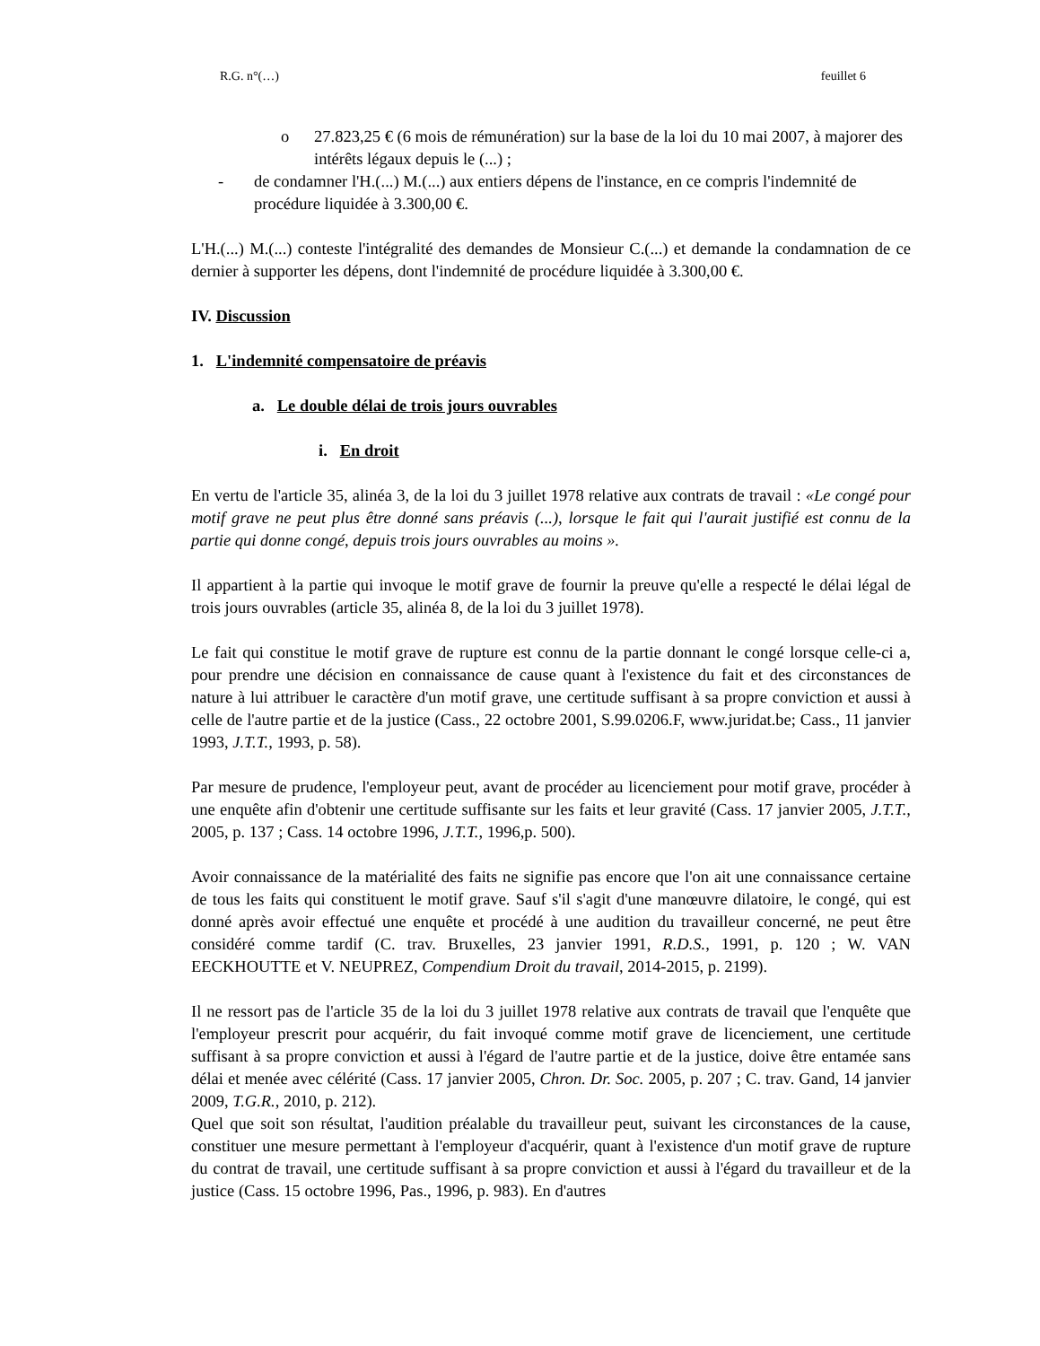R.G. n°(…) feuillet 6
o 27.823,25 € (6 mois de rémunération) sur la base de la loi du 10 mai 2007, à majorer des intérêts légaux depuis le (...) ;
- de condamner l'H.(...) M.(...) aux entiers dépens de l'instance, en ce compris l'indemnité de procédure liquidée à 3.300,00 €.
L'H.(...) M.(...) conteste l'intégralité des demandes de Monsieur C.(...) et demande la condamnation de ce dernier à supporter les dépens, dont l'indemnité de procédure liquidée à 3.300,00 €.
IV. Discussion
1. L'indemnité compensatoire de préavis
a. Le double délai de trois jours ouvrables
i. En droit
En vertu de l'article 35, alinéa 3, de la loi du 3 juillet 1978 relative aux contrats de travail : «Le congé pour motif grave ne peut plus être donné sans préavis (...), lorsque le fait qui l'aurait justifié est connu de la partie qui donne congé, depuis trois jours ouvrables au moins ».
Il appartient à la partie qui invoque le motif grave de fournir la preuve qu'elle a respecté le délai légal de trois jours ouvrables (article 35, alinéa 8, de la loi du 3 juillet 1978).
Le fait qui constitue le motif grave de rupture est connu de la partie donnant le congé lorsque celle-ci a, pour prendre une décision en connaissance de cause quant à l'existence du fait et des circonstances de nature à lui attribuer le caractère d'un motif grave, une certitude suffisant à sa propre conviction et aussi à celle de l'autre partie et de la justice (Cass., 22 octobre 2001, S.99.0206.F, www.juridat.be; Cass., 11 janvier 1993, J.T.T., 1993, p. 58).
Par mesure de prudence, l'employeur peut, avant de procéder au licenciement pour motif grave, procéder à une enquête afin d'obtenir une certitude suffisante sur les faits et leur gravité (Cass. 17 janvier 2005, J.T.T., 2005, p. 137 ; Cass. 14 octobre 1996, J.T.T., 1996,p. 500).
Avoir connaissance de la matérialité des faits ne signifie pas encore que l'on ait une connaissance certaine de tous les faits qui constituent le motif grave. Sauf s'il s'agit d'une manœuvre dilatoire, le congé, qui est donné après avoir effectué une enquête et procédé à une audition du travailleur concerné, ne peut être considéré comme tardif (C. trav. Bruxelles, 23 janvier 1991, R.D.S., 1991, p. 120 ; W. VAN EECKHOUTTE et V. NEUPREZ, Compendium Droit du travail, 2014-2015, p. 2199).
Il ne ressort pas de l'article 35 de la loi du 3 juillet 1978 relative aux contrats de travail que l'enquête que l'employeur prescrit pour acquérir, du fait invoqué comme motif grave de licenciement, une certitude suffisant à sa propre conviction et aussi à l'égard de l'autre partie et de la justice, doive être entamée sans délai et menée avec célérité (Cass. 17 janvier 2005, Chron. Dr. Soc. 2005, p. 207 ; C. trav. Gand, 14 janvier 2009, T.G.R., 2010, p. 212).
Quel que soit son résultat, l'audition préalable du travailleur peut, suivant les circonstances de la cause, constituer une mesure permettant à l'employeur d'acquérir, quant à l'existence d'un motif grave de rupture du contrat de travail, une certitude suffisant à sa propre conviction et aussi à l'égard du travailleur et de la justice (Cass. 15 octobre 1996, Pas., 1996, p. 983). En d'autres